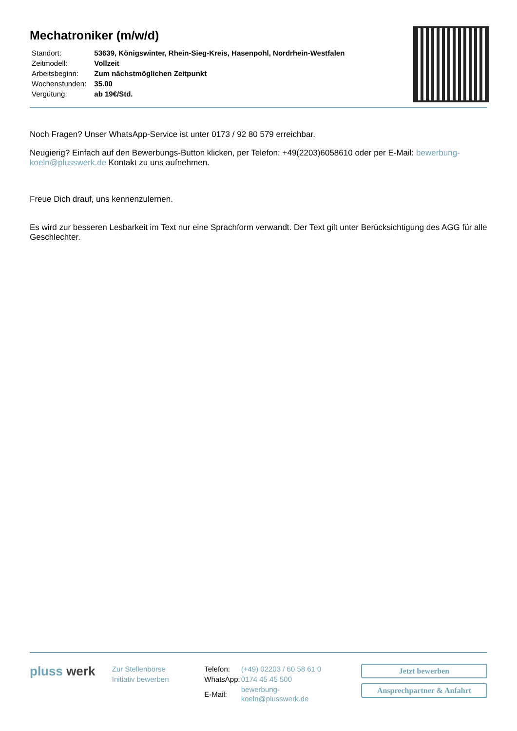Mechatroniker (m/w/d)
| Standort: | 53639, Königswinter, Rhein-Sieg-Kreis, Hasenpohl, Nordrhein-Westfalen |
| Zeitmodell: | Vollzeit |
| Arbeitsbeginn: | Zum nächstmöglichen Zeitpunkt |
| Wochenstunden: | 35.00 |
| Vergütung: | ab 19€/Std. |
Noch Fragen? Unser WhatsApp-Service ist unter 0173 / 92 80 579 erreichbar.
Neugierig? Einfach auf den Bewerbungs-Button klicken, per Telefon: +49(2203)6058610 oder per E-Mail: bewerbung-koeln@plusswerk.de Kontakt zu uns aufnehmen.
Freue Dich drauf, uns kennenzulernen.
Es wird zur besseren Lesbarkeit im Text nur eine Sprachform verwandt. Der Text gilt unter Berücksichtigung des AGG für alle Geschlechter.
pluss werk
Zur Stellenbörse
Initiativ bewerben
| Telefon: | (+49) 02203 / 60 58 61 0 |
| WhatsApp: | 0174 45 45 500 |
| E-Mail: | bewerbung-koeln@plusswerk.de |
Jetzt bewerben
Ansprechpartner & Anfahrt